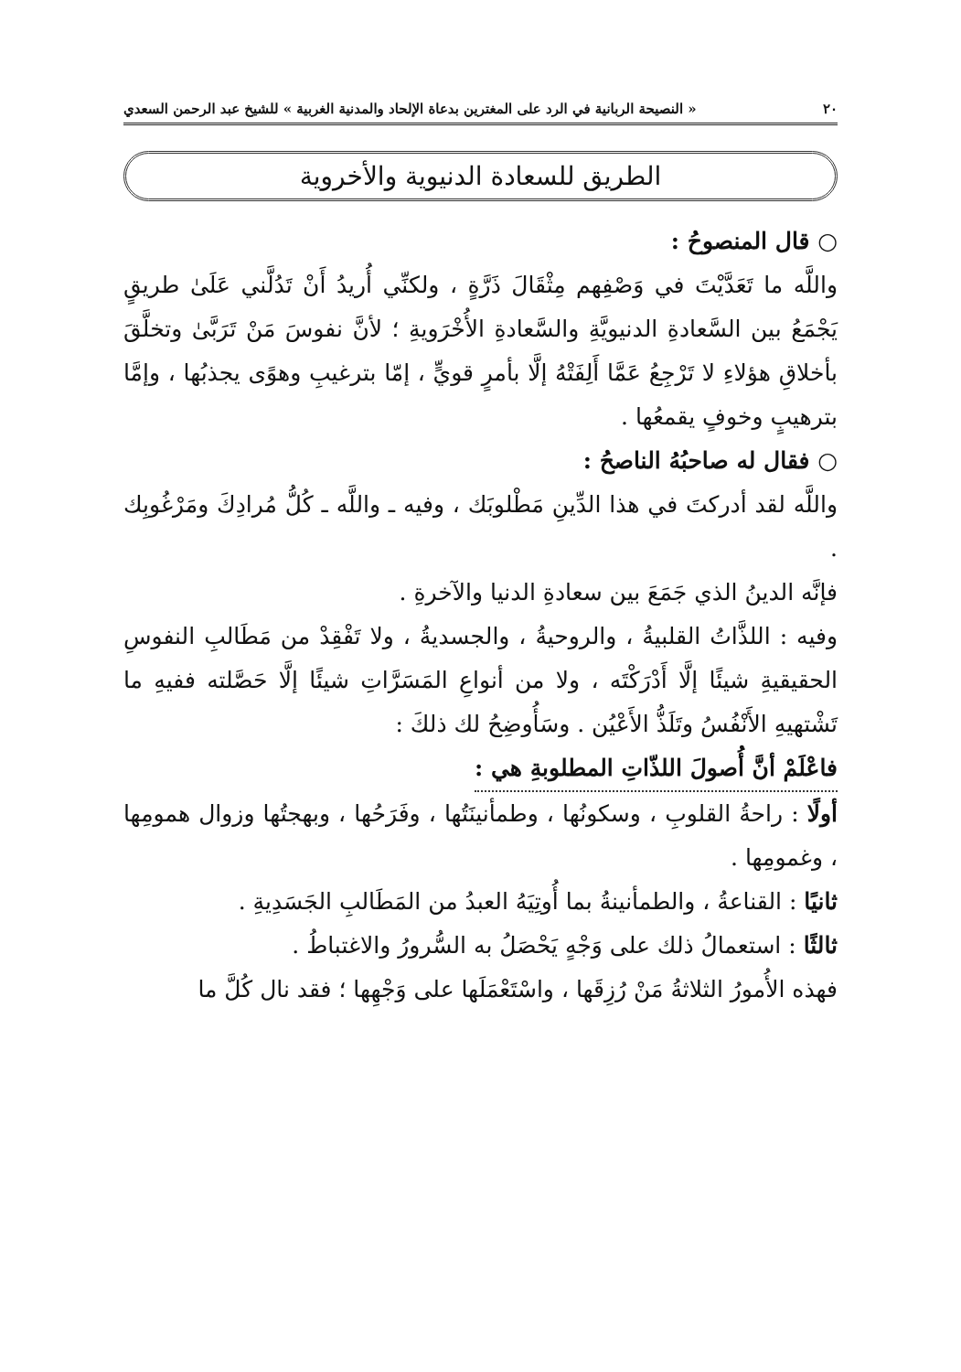٢٠ « النصيحة الربانية في الرد على المغترين بدعاة الإلحاد والمدنية الغربية » للشيخ عبد الرحمن السعدي
الطريق للسعادة الدنيوية والأخروية
○ قال المنصوحُ :
واللَّه ما تَعَدَّيْتَ في وَصْفِهم مِثْقَالَ ذَرَّةٍ ، ولكنِّي أُريدُ أَنْ تَدُلَّني عَلَىٰ طريقٍ يَجْمَعُ بين السَّعادةِ الدنيويَّةِ والسَّعادةِ الأُخْرَويةِ ؛ لأنَّ نفوسَ مَنْ تَرَبَّىٰ وتخلَّقَ بأخلاقِ هؤلاءِ لا تَرْجِعُ عَمَّا أَلِفَتْهُ إلَّا بأمرٍ قويٍّ ، إمّا بترغيبِ وهوًى يجذبُها ، وإمَّا بترهيبٍ وخوفٍ يقمعُها .
○ فقال له صاحبُهُ الناصحُ :
واللَّه لقد أدركتَ في هذا الدِّينِ مَطْلوبَك ، وفيه ـ واللَّه ـ كُلُّ مُرادِكَ ومَرْغُوبِك .
فإنَّه الدينُ الذي جَمَعَ بين سعادةِ الدنيا والآخرةِ .
وفيه : اللذَّاتُ القلبيةُ ، والروحيةُ ، والجسديةُ ، ولا تَفْقِدْ من مَطَالبِ النفوسِ الحقيقيةِ شيئًا إلَّا أَدْرَكْتَه ، ولا من أنواعِ المَسَرَّاتِ شيئًا إلَّا حَصَّلته ففيهِ ما تَشْتهيهِ الأَنْفُسُ وتَلَذُّ الأَعْيُن . وسَأُوضِحُ لك ذلكَ :
فاعْلَمْ أنَّ أُصولَ اللذّاتِ المطلوبةِ هي :
أولًا : راحةُ القلوبِ ، وسكونُها ، وطمأنينَتُها ، وفَرَحُها ، وبهجتُها وزوال همومِها ، وغمومِها .
ثانيًا : القناعةُ ، والطمأنينةُ بما أُوتِيَهُ العبدُ من المَطَالبِ الجَسَدِيةِ .
ثالثًا : استعمالُ ذلك على وَجْهٍ يَحْصَلُ به السُّرورُ والاغتباطُ .
فهذه الأُمورُ الثلاثةُ مَنْ رُزِقَها ، واسْتَعْمَلَها على وَجْهِها ؛ فقد نال كُلَّ ما